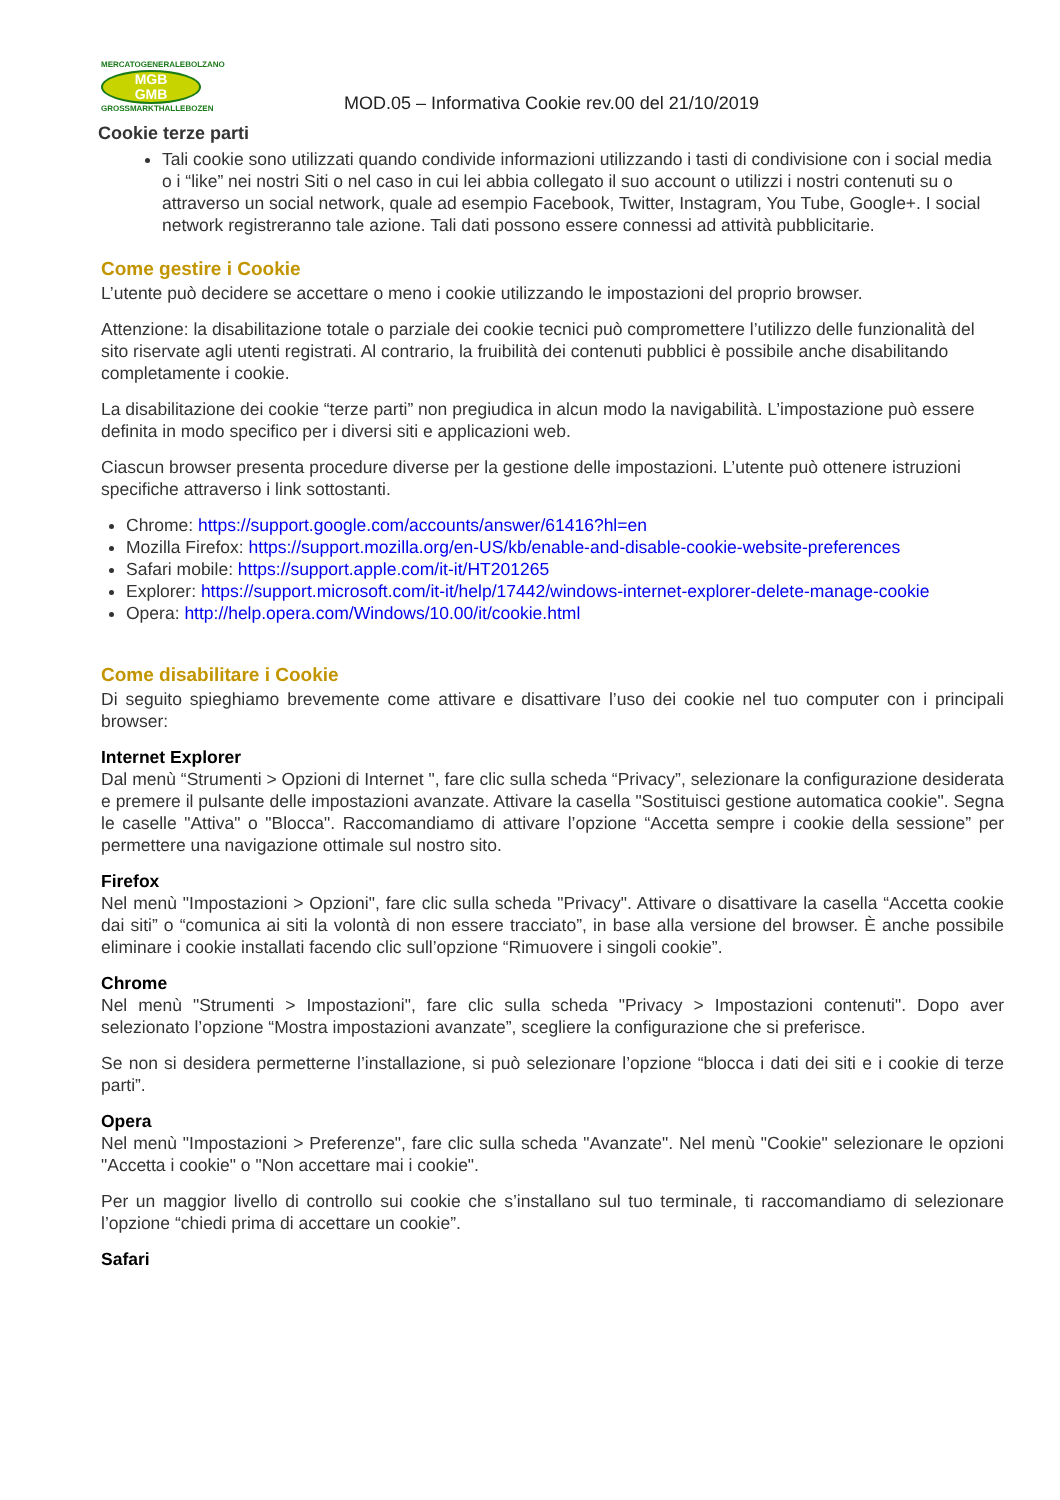MERCATOGENERALEBOLZANO
MGB
GMB
GROSSMARKTHALLEBOZEN
MOD.05 – Informativa Cookie rev.00 del 21/10/2019
Cookie terze parti
Tali cookie sono utilizzati quando condivide informazioni utilizzando i tasti di condivisione con i social media o i “like” nei nostri Siti o nel caso in cui lei abbia collegato il suo account o utilizzi i nostri contenuti su o attraverso un social network, quale ad esempio Facebook, Twitter, Instagram, You Tube, Google+. I social network registreranno tale azione. Tali dati possono essere connessi ad attività pubblicitarie.
Come gestire i Cookie
L’utente può decidere se accettare o meno i cookie utilizzando le impostazioni del proprio browser.
Attenzione: la disabilitazione totale o parziale dei cookie tecnici può compromettere l’utilizzo delle funzionalità del sito riservate agli utenti registrati. Al contrario, la fruibilità dei contenuti pubblici è possibile anche disabilitando completamente i cookie.
La disabilitazione dei cookie “terze parti” non pregiudica in alcun modo la navigabilità. L’impostazione può essere definita in modo specifico per i diversi siti e applicazioni web.
Ciascun browser presenta procedure diverse per la gestione delle impostazioni. L’utente può ottenere istruzioni specifiche attraverso i link sottostanti.
Chrome: https://support.google.com/accounts/answer/61416?hl=en
Mozilla Firefox: https://support.mozilla.org/en-US/kb/enable-and-disable-cookie-website-preferences
Safari mobile: https://support.apple.com/it-it/HT201265
Explorer: https://support.microsoft.com/it-it/help/17442/windows-internet-explorer-delete-manage-cookie
Opera: http://help.opera.com/Windows/10.00/it/cookie.html
Come disabilitare i Cookie
Di seguito spieghiamo brevemente come attivare e disattivare l’uso dei cookie nel tuo computer con i principali browser:
Internet Explorer
Dal menù “Strumenti > Opzioni di Internet ", fare clic sulla scheda “Privacy”, selezionare la configurazione desiderata e premere il pulsante delle impostazioni avanzate. Attivare la casella "Sostituisci gestione automatica cookie". Segna le caselle "Attiva" o "Blocca". Raccomandiamo di attivare l’opzione “Accetta sempre i cookie della sessione” per permettere una navigazione ottimale sul nostro sito.
Firefox
Nel menù "Impostazioni > Opzioni", fare clic sulla scheda "Privacy". Attivare o disattivare la casella “Accetta cookie dai siti” o “comunica ai siti la volontà di non essere tracciato”, in base alla versione del browser. È anche possibile eliminare i cookie installati facendo clic sull’opzione “Rimuovere i singoli cookie”.
Chrome
Nel menù "Strumenti > Impostazioni", fare clic sulla scheda "Privacy > Impostazioni contenuti". Dopo aver selezionato l’opzione “Mostra impostazioni avanzate”, scegliere la configurazione che si preferisce.
Se non si desidera permetterne l’installazione, si può selezionare l’opzione “blocca i dati dei siti e i cookie di terze parti”.
Opera
Nel menù "Impostazioni > Preferenze", fare clic sulla scheda "Avanzate". Nel menù "Cookie" selezionare le opzioni "Accetta i cookie" o "Non accettare mai i cookie".
Per un maggior livello di controllo sui cookie che s’installano sul tuo terminale, ti raccomandiamo di selezionare l’opzione “chiedi prima di accettare un cookie”.
Safari